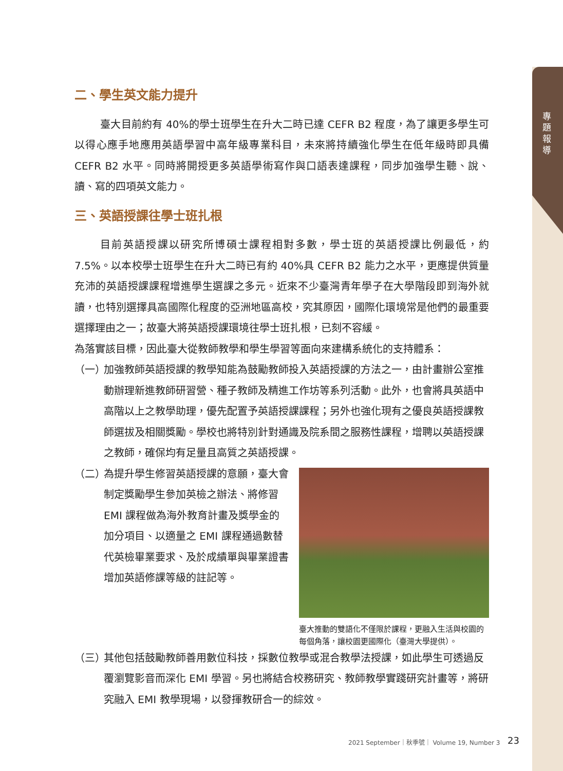專題報導
二、學生英文能力提升
臺大目前約有 40%的學士班學生在升大二時已達 CEFR B2 程度，為了讓更多學生可以得心應手地應用英語學習中高年級專業科目，未來將持續強化學生在低年級時即具備 CEFR B2 水平。同時將開授更多英語學術寫作與口語表達課程，同步加強學生聽、說、讀、寫的四項英文能力。
三、英語授課往學士班扎根
目前英語授課以研究所博碩士課程相對多數，學士班的英語授課比例最低，約 7.5%。以本校學士班學生在升大二時已有約 40%具 CEFR B2 能力之水平，更應提供質量充沛的英語授課課程增進學生選課之多元。近來不少臺灣青年學子在大學階段即到海外就讀，也特別選擇具高國際化程度的亞洲地區高校，究其原因，國際化環境常是他們的最重要選擇理由之一；故臺大將英語授課環境往學士班扎根，已刻不容緩。
為落實該目標，因此臺大從教師教學和學生學習等面向來建構系統化的支持體系：
（一）
加強教師英語授課的教學知能為鼓勵教師投入英語授課的方法之一，由計畫辦公室推動辦理新進教師研習營、種子教師及精進工作坊等系列活動。此外，也會將具英語中高階以上之教學助理，優先配置予英語授課課程；另外也強化現有之優良英語授課教師選拔及相關獎勵。學校也將特別針對通識及院系間之服務性課程，增聘以英語授課之教師，確保均有足量且高質之英語授課。
（二）
臺大推動的雙語化不僅限於課程，更融入生活與校園的每個角落，讓校園更國際化（臺灣大學提供）。
為提升學生修習英語授課的意願，臺大會制定獎勵學生參加英檢之辦法、將修習 EMI 課程做為海外教育計畫及獎學金的加分項目、以適量之 EMI 課程通過數替代英檢畢業要求、及於成績單與畢業證書增加英語修課等級的註記等。
（三）
其他包括鼓勵教師善用數位科技，採數位教學或混合教學法授課，如此學生可透過反覆瀏覽影音而深化 EMI 學習。另也將結合校務研究、教師教學實踐研究計畫等，將研究融入 EMI 教學現場，以發揮教研合一的綜效。
2021 September｜秋季號｜ Volume 19, Number 3
23